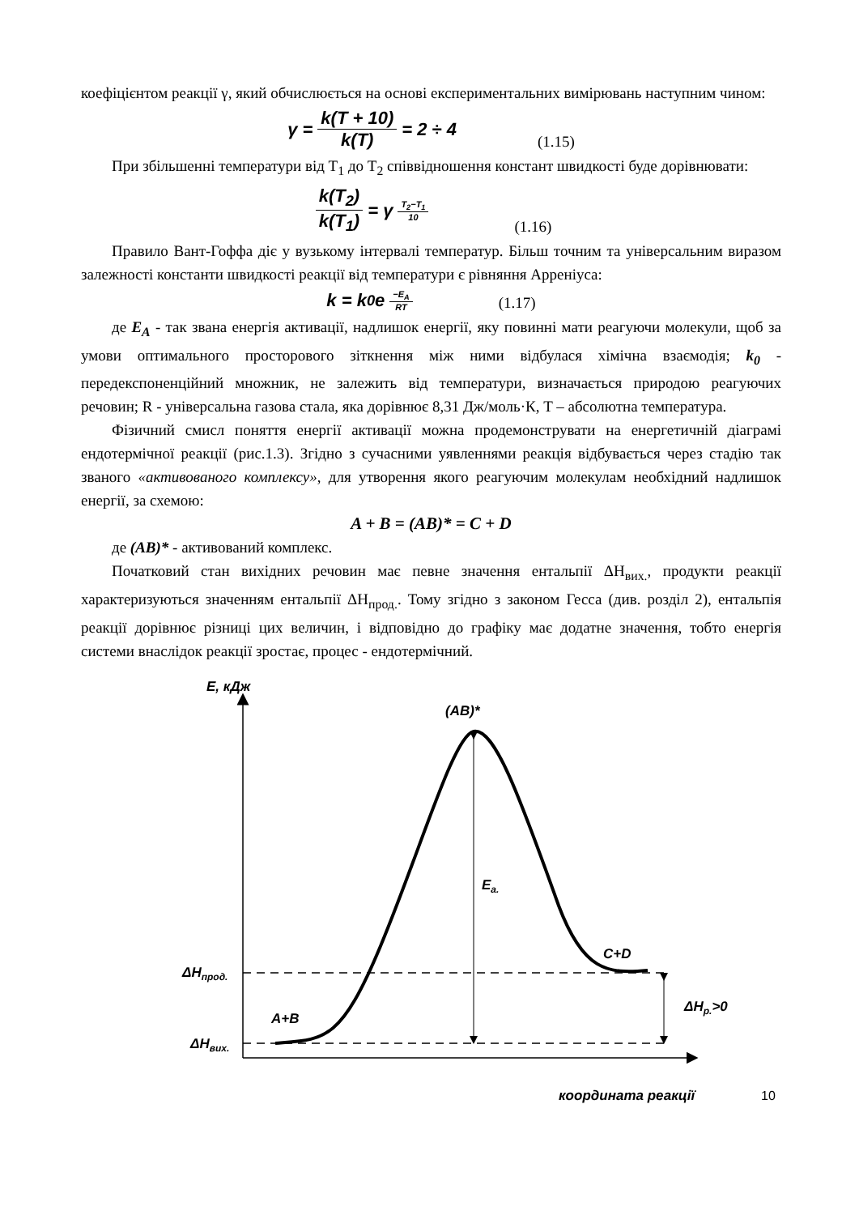коефіцієнтом реакції γ, який обчислюється на основі експериментальних вимірювань наступним чином:
γ = k(T + 10) k(T) = 2 ÷ 4 (1.15)
При збільшенні температури від T<sub>1</sub> до T<sub>2</sub> співвідношення констант швидкості буде дорівнювати:
k(T<sub>2</sub>) k(T<sub>1</sub>) = γ<sup>T<sub>2</sub>−T<sub>1</sub> 10</sup> (1.16)
Правило Вант-Гоффа діє у вузькому інтервалі температур. Більш точним та універсальним виразом залежності константи швидкості реакції від температури є рівняння Арреніуса:
k = k<sub>0</sub>e<sup>−E<sub>A</sub> RT</sup> (1.17)
де E<sub>A</sub> - так звана енергія активації, надлишок енергії, яку повинні мати реагуючи молекули, щоб за умови оптимального просторового зіткнення між ними відбулася хімічна взаємодія; k<sub>0</sub> - передекспоненційний множник, не залежить від температури, визначається природою реагуючих речовин; R - універсальна газова стала, яка дорівнює 8,31 Дж/моль·К, T – абсолютна температура.
Фізичний смисл поняття енергії активації можна продемонструвати на енергетичній діаграмі ендотермічної реакції (рис.1.3). Згідно з сучасними уявленнями реакція відбувається через стадію так званого «активованого комплексу», для утворення якого реагуючим молекулам необхідний надлишок енергії, за схемою:
A + B = (AB)* = C + D
де (AB)* - активований комплекс.
Початковий стан вихідних речовин має певне значення ентальпії ΔH<sub>вих.</sub>, продукти реакції характеризуються значенням ентальпії ΔH<sub>прод.</sub>. Тому згідно з законом Гесса (див. розділ 2), ентальпія реакції дорівнює різниці цих величин, і відповідно до графіку має додатне значення, тобто енергія системи внаслідок реакції зростає, процес - ендотермічний.
E, кДж
(AB)*
Ea.
C+D
A+B
ΔHпрод.
ΔHвих.
ΔHр.>0
координата реакції
10